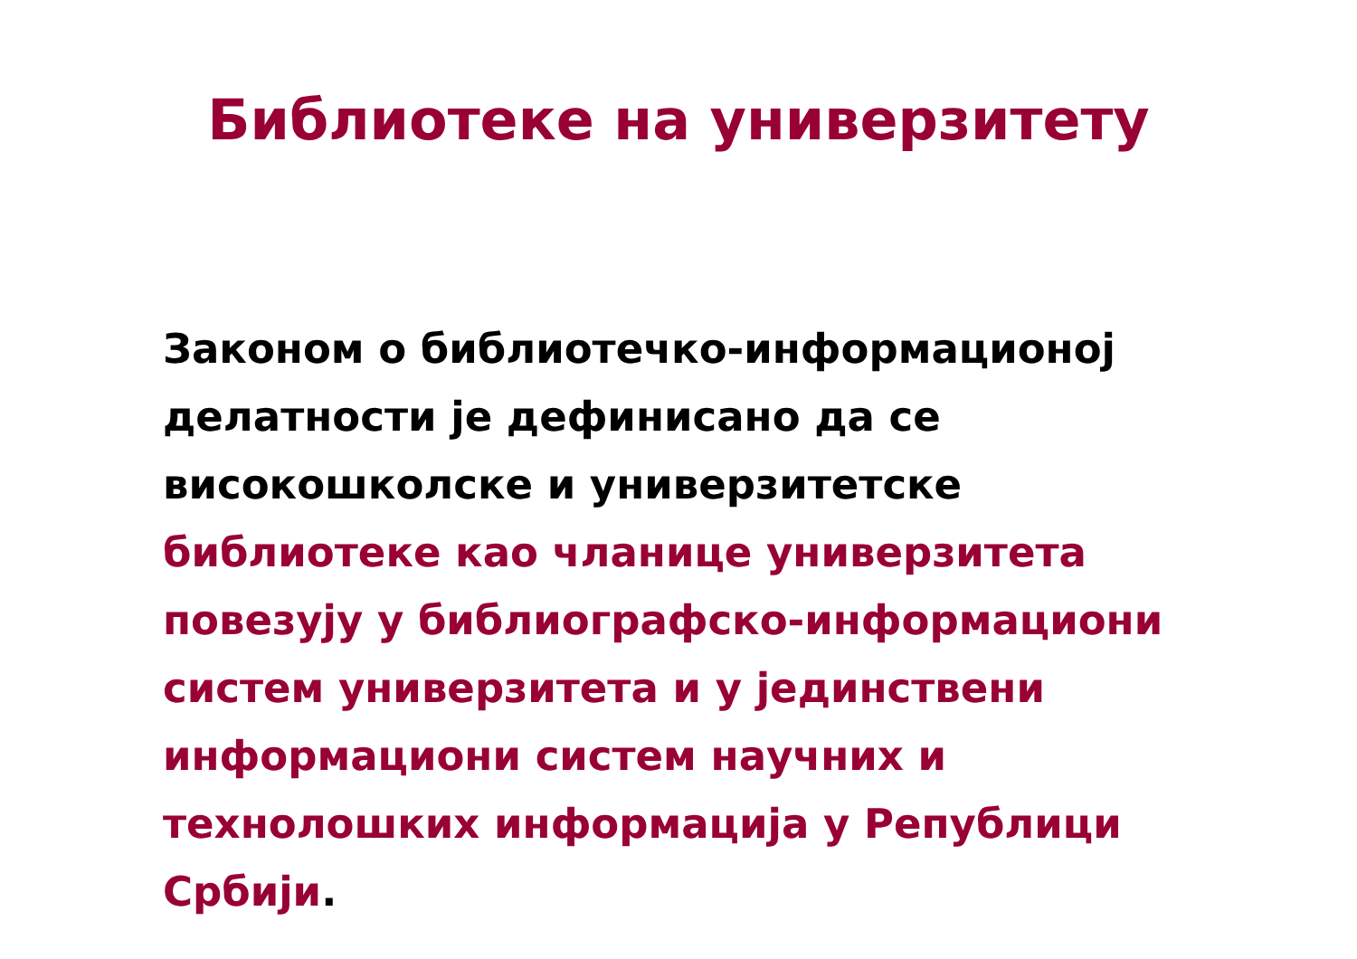Библиотеке на универзитету
Законом о библиотечко-информационој делатности је дефинисано да се високошколске и универзитетске библиотеке као чланице универзитета повезују у библиографско-информациони систем универзитета и у јединствени информациони систем научних и технолошких информација у Републици Србији.